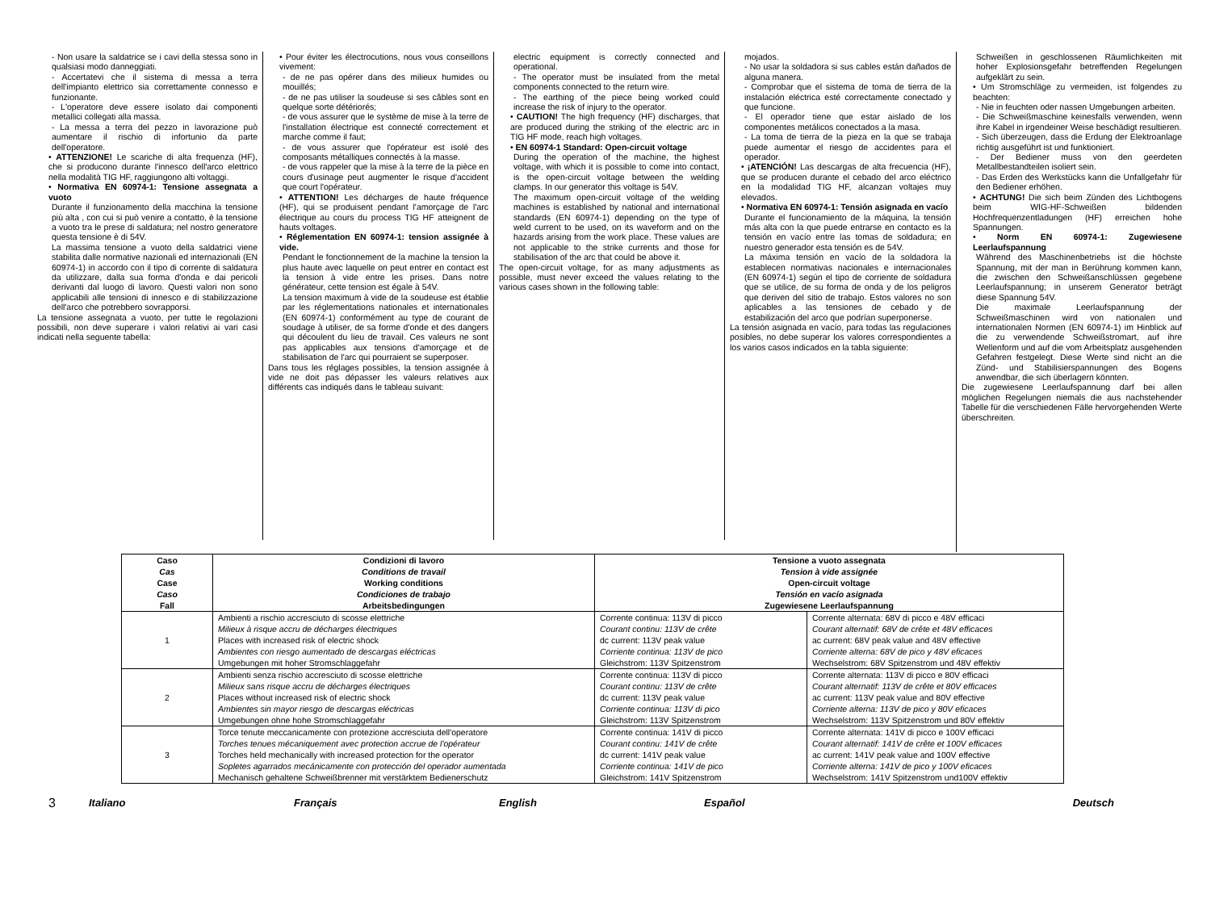- Non usare la saldatrice se i cavi della stessa sono in qualsiasi modo danneggiati.
- Accertatevi che il sistema di messa a terra dell'impianto elettrico sia correttamente connesso e funzionante.
- L'operatore deve essere isolato dai componenti metallici collegati alla massa.
- La messa a terra del pezzo in lavorazione può aumentare il rischio di infortunio da parte dell'operatore.
• ATTENZIONE! Le scariche di alta frequenza (HF), che si producono durante l'innesco dell'arco elettrico nella modalità TIG HF, raggiungono alti voltaggi.
• Normativa EN 60974-1: Tensione assegnata a vuoto
Durante il funzionamento della macchina la tensione più alta , con cui si può venire a contatto, è la tensione a vuoto tra le prese di saldatura; nel nostro generatore questa tensione è di 54V.
La massima tensione a vuoto della saldatrici viene stabilita dalle normative nazionali ed internazionali (EN 60974-1) in accordo con il tipo di corrente di saldatura da utilizzare, dalla sua forma d'onda e dai pericoli derivanti dal luogo di lavoro. Questi valori non sono applicabili alle tensioni di innesco e di stabilizzazione dell'arco che potrebbero sovrapporsi.
La tensione assegnata a vuoto, per tutte le regolazioni possibili, non deve superare i valori relativi ai vari casi indicati nella seguente tabella:
• Pour éviter les électrocutions, nous vous conseillons vivement:
- de ne pas opérer dans des milieux humides ou mouillés;
- de ne pas utiliser la soudeuse si ses câbles sont en quelque sorte détériorés;
- de vous assurer que le système de mise à la terre de l'installation électrique est connecté correctement et marche comme il faut;
- de vous assurer que l'opérateur est isolé des composants métalliques connectés à la masse.
- de vous rappeler que la mise à la terre de la pièce en cours d'usinage peut augmenter le risque d'accident que court l'opérateur.
• ATTENTION! Les décharges de haute fréquence (HF), qui se produisent pendant l'amorçage de l'arc électrique au cours du process TIG HF atteignent de hauts voltages.
• Réglementation EN 60974-1: tension assignée à vide.
Pendant le fonctionnement de la machine la tension la plus haute avec laquelle on peut entrer en contact est la tension à vide entre les prises. Dans notre générateur, cette tension est égale à 54V.
La tension maximum à vide de la soudeuse est établie par les réglementations nationales et internationales (EN 60974-1) conformément au type de courant de soudage à utiliser, de sa forme d'onde et des dangers qui découlent du lieu de travail. Ces valeurs ne sont pas applicables aux tensions d'amorçage et de stabilisation de l'arc qui pourraient se superposer.
Dans tous les réglages possibles, la tension assignée à vide ne doit pas dépasser les valeurs relatives aux différents cas indiqués dans le tableau suivant:
electric equipment is correctly connected and operational.
- The operator must be insulated from the metal components connected to the return wire.
- The earthing of the piece being worked could increase the risk of injury to the operator.
• CAUTION! The high frequency (HF) discharges, that are produced during the striking of the electric arc in TIG HF mode, reach high voltages.
• EN 60974-1 Standard: Open-circuit voltage
During the operation of the machine, the highest voltage, with which it is possible to come into contact, is the open-circuit voltage between the welding clamps. In our generator this voltage is 54V.
The maximum open-circuit voltage of the welding machines is established by national and international standards (EN 60974-1) depending on the type of weld current to be used, on its waveform and on the hazards arising from the work place. These values are not applicable to the strike currents and those for stabilisation of the arc that could be above it.
The open-circuit voltage, for as many adjustments as possible, must never exceed the values relating to the various cases shown in the following table:
mojados.
- No usar la soldadora si sus cables están dañados de alguna manera.
- Comprobar que el sistema de toma de tierra de la instalación eléctrica esté correctamente conectado y que funcione.
- El operador tiene que estar aislado de los componentes metálicos conectados a la masa.
- La toma de tierra de la pieza en la que se trabaja puede aumentar el riesgo de accidentes para el operador.
• ¡ATENCIÓN! Las descargas de alta frecuencia (HF), que se producen durante el cebado del arco eléctrico en la modalidad TIG HF, alcanzan voltajes muy elevados.
• Normativa EN 60974-1: Tensión asignada en vacío
Durante el funcionamiento de la máquina, la tensión más alta con la que puede entrarse en contacto es la tensión en vacío entre las tomas de soldadura; en nuestro generador esta tensión es de 54V.
La máxima tensión en vacío de la soldadora la establecen normativas nacionales e internacionales (EN 60974-1) según el tipo de corriente de soldadura que se utilice, de su forma de onda y de los peligros que deriven del sitio de trabajo. Estos valores no son aplicables a las tensiones de cebado y de estabilización del arco que podrían superponerse.
La tensión asignada en vacío, para todas las regulaciones posibles, no debe superar los valores correspondientes a los varios casos indicados en la tabla siguiente:
Schweißen in geschlossenen Räumlichkeiten mit hoher Explosionsgefahr betreffenden Regelungen aufgeklärt zu sein.
• Um Stromschläge zu vermeiden, ist folgendes zu beachten:
- Nie in feuchten oder nassen Umgebungen arbeiten.
- Die Schweißmaschine keinesfalls verwenden, wenn ihre Kabel in irgendeiner Weise beschädigt resultieren.
- Sich überzeugen, dass die Erdung der Elektroanlage richtig ausgeführt ist und funktioniert.
- Der Bediener muss von den geerdeten Metallbestandteilen isoliert sein.
- Das Erden des Werkstücks kann die Unfallgefahr für den Bediener erhöhen.
• ACHTUNG! Die sich beim Zünden des Lichtbogens beim WIG-HF-Schweißen bildenden Hochfrequenzentladungen (HF) erreichen hohe Spannungen.
• Norm EN 60974-1: Zugewiesene Leerlaufspannung
Während des Maschinenbetriebs ist die höchste Spannung, mit der man in Berührung kommen kann, die zwischen den Schweißanschlüssen gegebene Leerlaufspannung; in unserem Generator beträgt diese Spannung 54V.
Die maximale Leerlaufspannung der Schweißmaschinen wird von nationalen und internationalen Normen (EN 60974-1) im Hinblick auf die zu verwendende Schweißstromart, auf ihre Wellenform und auf die vom Arbeitsplatz ausgehenden Gefahren festgelegt. Diese Werte sind nicht an die Zünd- und Stabilisierspannungen des Bogens anwendbar, die sich überlagern könnten.
Die zugewiesene Leerlaufspannung darf bei allen möglichen Regelungen niemals die aus nachstehender Tabelle für die verschiedenen Fälle hervorgehenden Werte überschreiten.
| Caso Cas Case Caso Fall | Condizioni di lavoro Conditions de travail Working conditions Condiciones de trabajo Arbeitsbedingungen | Tensione a vuoto assegnata Tension à vide assignée Open-circuit voltage Tensión en vacío asignada Zugewiesene Leerlaufspannung | |
| --- | --- | --- | --- |
| 1 | Ambienti a rischio accresciuto di scosse elettriche Milieux à risque accru de décharges électriques Places with increased risk of electric shock Ambientes con riesgo aumentado de descargas eléctricas Umgebungen mit hoher Stromschlaggefahr | Corrente continua: 113V di picco Courant continu: 113V de crête dc current: 113V peak value Corriente continua: 113V de pico Gleichstrom: 113V Spitzenstrom | Corrente alternata: 68V di picco e 48V efficaci Courant alternatif: 68V de crête et 48V efficaces ac current: 68V peak value and 48V effective Corriente alterna: 68V de pico y 48V eficaces Wechselstrom: 68V Spitzenstrom und 48V effektiv |
| 2 | Ambienti senza rischio accresciuto di scosse elettriche Milieux sans risque accru de décharges électriques Places without increased risk of electric shock Ambientes sin mayor riesgo de descargas eléctricas Umgebungen ohne hohe Stromschlaggefahr | Corrente continua: 113V di picco Courant continu: 113V de crête dc current: 113V peak value Corriente continua: 113V di pico Gleichstrom: 113V Spitzenstrom | Corrente alternata: 113V di picco e 80V efficaci Courant alternatif: 113V de crête et 80V efficaces ac current: 113V peak value and 80V effective Corriente alterna: 113V de pico y 80V eficaces Wechselstrom: 113V Spitzenstrom und 80V effektiv |
| 3 | Torce tenute meccanicamente con protezione accresciuta dell'operatore Torches tenues mécaniquement avec protection accrue de l'opérateur Torches held mechanically with increased protection for the operator Sopletes agarrados mecánicamente con protección del operador aumentada Mechanisch gehaltene Schweißbrenner mit verstärktem Bedienerschutz | Corrente continua: 141V di picco Courant continu: 141V de crête dc current: 141V peak value Corriente continua: 141V de pico Gleichstrom: 141V Spitzenstrom | Corrente alternata: 141V di picco e 100V efficaci Courant alternatif: 141V de crête et 100V efficaces ac current: 141V peak value and 100V effective Corriente alterna: 141V de pico y 100V eficaces Wechselstrom: 141V Spitzenstrom und100V effektiv |
3 Italiano Français English Español Deutsch